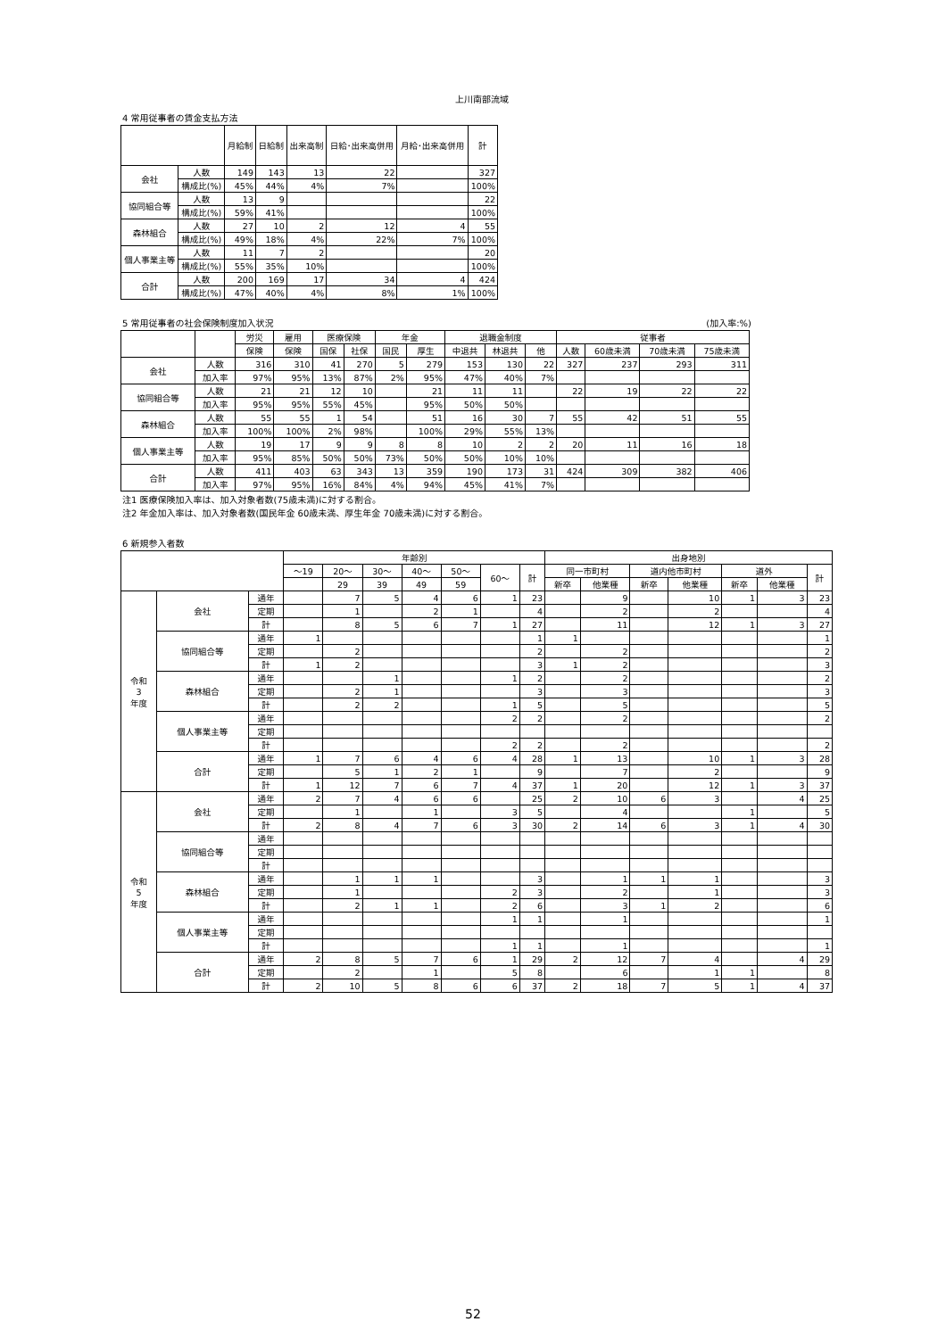上川南部流域
4 常用従事者の賃金支払方法
| | | 月給制 | 日給制 | 出来高制 | 日給･出来高併用 | 月給･出来高併用 | 計 |
| --- | --- | --- | --- | --- | --- | --- | --- |
| 会社 | 人数 | 149 | 143 | 13 | 22 | | 327 |
| | 構成比(%) | 45% | 44% | 4% | 7% | | 100% |
| 協同組合等 | 人数 | 13 | 9 | | | | 22 |
| | 構成比(%) | 59% | 41% | | | | 100% |
| 森林組合 | 人数 | 27 | 10 | 2 | 12 | 4 | 55 |
| | 構成比(%) | 49% | 18% | 4% | 22% | 7% | 100% |
| 個人事業主等 | 人数 | 11 | 7 | 2 | | | 20 |
| | 構成比(%) | 55% | 35% | 10% | | | 100% |
| 合計 | 人数 | 200 | 169 | 17 | 34 | 4 | 424 |
| | 構成比(%) | 47% | 40% | 4% | 8% | 1% | 100% |
5 常用従事者の社会保険制度加入状況 (加入率:%)
| | | 労災 | 雇用 | 医療保険 | | 年金 | | 退職金制度 | | | 従事者 | | | |
| --- | --- | --- | --- | --- | --- | --- | --- | --- | --- | --- | --- | --- | --- | --- |
| | | 保険 | 保険 | 国保 | 社保 | 国民 | 厚生 | 中退共 | 林退共 | 他 | 人数 | 60歳未満 | 70歳未満 | 75歳未満 |
| 会社 | 人数 | 316 | 310 | 41 | 270 | 5 | 279 | 153 | 130 | 22 | 327 | 237 | 293 | 311 |
| | 加入率 | 97% | 95% | 13% | 87% | 2% | 95% | 47% | 40% | 7% | | | | |
| 協同組合等 | 人数 | 21 | 21 | 12 | 10 | | 21 | 11 | 11 | | 22 | 19 | 22 | 22 |
| | 加入率 | 95% | 95% | 55% | 45% | | 95% | 50% | 50% | | | | | |
| 森林組合 | 人数 | 55 | 55 | 1 | 54 | | 51 | 16 | 30 | 7 | 55 | 42 | 51 | 55 |
| | 加入率 | 100% | 100% | 2% | 98% | | 100% | 29% | 55% | 13% | | | | |
| 個人事業主等 | 人数 | 19 | 17 | 9 | 9 | 8 | 8 | 10 | 2 | 2 | 20 | 11 | 16 | 18 |
| | 加入率 | 95% | 85% | 50% | 50% | 73% | 50% | 50% | 10% | 10% | | | | |
| 合計 | 人数 | 411 | 403 | 63 | 343 | 13 | 359 | 190 | 173 | 31 | 424 | 309 | 382 | 406 |
| | 加入率 | 97% | 95% | 16% | 84% | 4% | 94% | 45% | 41% | 7% | | | | |
注1 医療保険加入率は、加入対象者数(75歳未満)に対する割合。
注2 年金加入率は、加入対象者数(国民年金 60歳未満、厚生年金 70歳未満)に対する割合。
6 新規参入者数
| | | | 年齢別 | | | | | | | 出身地別 | | | | | | |
| --- | --- | --- | --- | --- | --- | --- | --- | --- | --- | --- | --- | --- | --- | --- | --- | --- |
| | | | ～19 | 20～ | 30～ | 40～ | 50～ | 60～ | 計 | 同一市町村 | | 道内他市町村 | | 道外 | | 計 |
| | | | | 29 | 39 | 49 | 59 | | | 新卒 | 他業種 | 新卒 | 他業種 | 新卒 | 他業種 | |
| 令和 3 年度 | 会社 | 通年 | | 7 | 5 | 4 | 6 | 1 | 23 | | 9 | | 10 | 1 | 3 | 23 |
| | | 定期 | | 1 | | 2 | 1 | | 4 | | 2 | | 2 | | | 4 |
| | | 計 | | 8 | 5 | 6 | 7 | 1 | 27 | | 11 | | 12 | 1 | 3 | 27 |
| | 協同組合等 | 通年 | 1 | | | | | | 1 | 1 | | | | | | 1 |
| | | 定期 | | 2 | | | | | 2 | | 2 | | | | | 2 |
| | | 計 | 1 | 2 | | | | | 3 | 1 | 2 | | | | | 3 |
| | 森林組合 | 通年 | | | 1 | | | 1 | 2 | | 2 | | | | | 2 |
| | | 定期 | | 2 | 1 | | | | 3 | | 3 | | | | | 3 |
| | | 計 | | 2 | 2 | | | 1 | 5 | | 5 | | | | | 5 |
| | 個人事業主等 | 通年 | | | | | | 2 | 2 | | 2 | | | | | 2 |
| | | 定期 | | | | | | | | | | | | | | |
| | | 計 | | | | | | 2 | 2 | | 2 | | | | | 2 |
| | 合計 | 通年 | 1 | 7 | 6 | 4 | 6 | 4 | 28 | 1 | 13 | | 10 | 1 | 3 | 28 |
| | | 定期 | | 5 | 1 | 2 | 1 | | 9 | | 7 | | 2 | | | 9 |
| | | 計 | 1 | 12 | 7 | 6 | 7 | 4 | 37 | 1 | 20 | | 12 | 1 | 3 | 37 |
| 令和 5 年度 | 会社 | 通年 | 2 | 7 | 4 | 6 | 6 | | 25 | 2 | 10 | 6 | 3 | | 4 | 25 |
| | | 定期 | | 1 | | 1 | | 3 | 5 | | 4 | | | 1 | | 5 |
| | | 計 | 2 | 8 | 4 | 7 | 6 | 3 | 30 | 2 | 14 | 6 | 3 | 1 | 4 | 30 |
| | 協同組合等 | 通年 | | | | | | | | | | | | | | |
| | | 定期 | | | | | | | | | | | | | | |
| | | 計 | | | | | | | | | | | | | | |
| | 森林組合 | 通年 | | 1 | 1 | 1 | | | 3 | | 1 | 1 | 1 | | | 3 |
| | | 定期 | | 1 | | | | 2 | 3 | | 2 | | 1 | | | 3 |
| | | 計 | | 2 | 1 | 1 | | 2 | 6 | | 3 | 1 | 2 | | | 6 |
| | 個人事業主等 | 通年 | | | | | | 1 | 1 | | 1 | | | | | 1 |
| | | 定期 | | | | | | | | | | | | | | |
| | | 計 | | | | | | 1 | 1 | | 1 | | | | | 1 |
| | 合計 | 通年 | 2 | 8 | 5 | 7 | 6 | 1 | 29 | 2 | 12 | 7 | 4 | | 4 | 29 |
| | | 定期 | | 2 | | 1 | | 5 | 8 | | 6 | | 1 | 1 | | 8 |
| | | 計 | 2 | 10 | 5 | 8 | 6 | 6 | 37 | 2 | 18 | 7 | 5 | 1 | 4 | 37 |
52